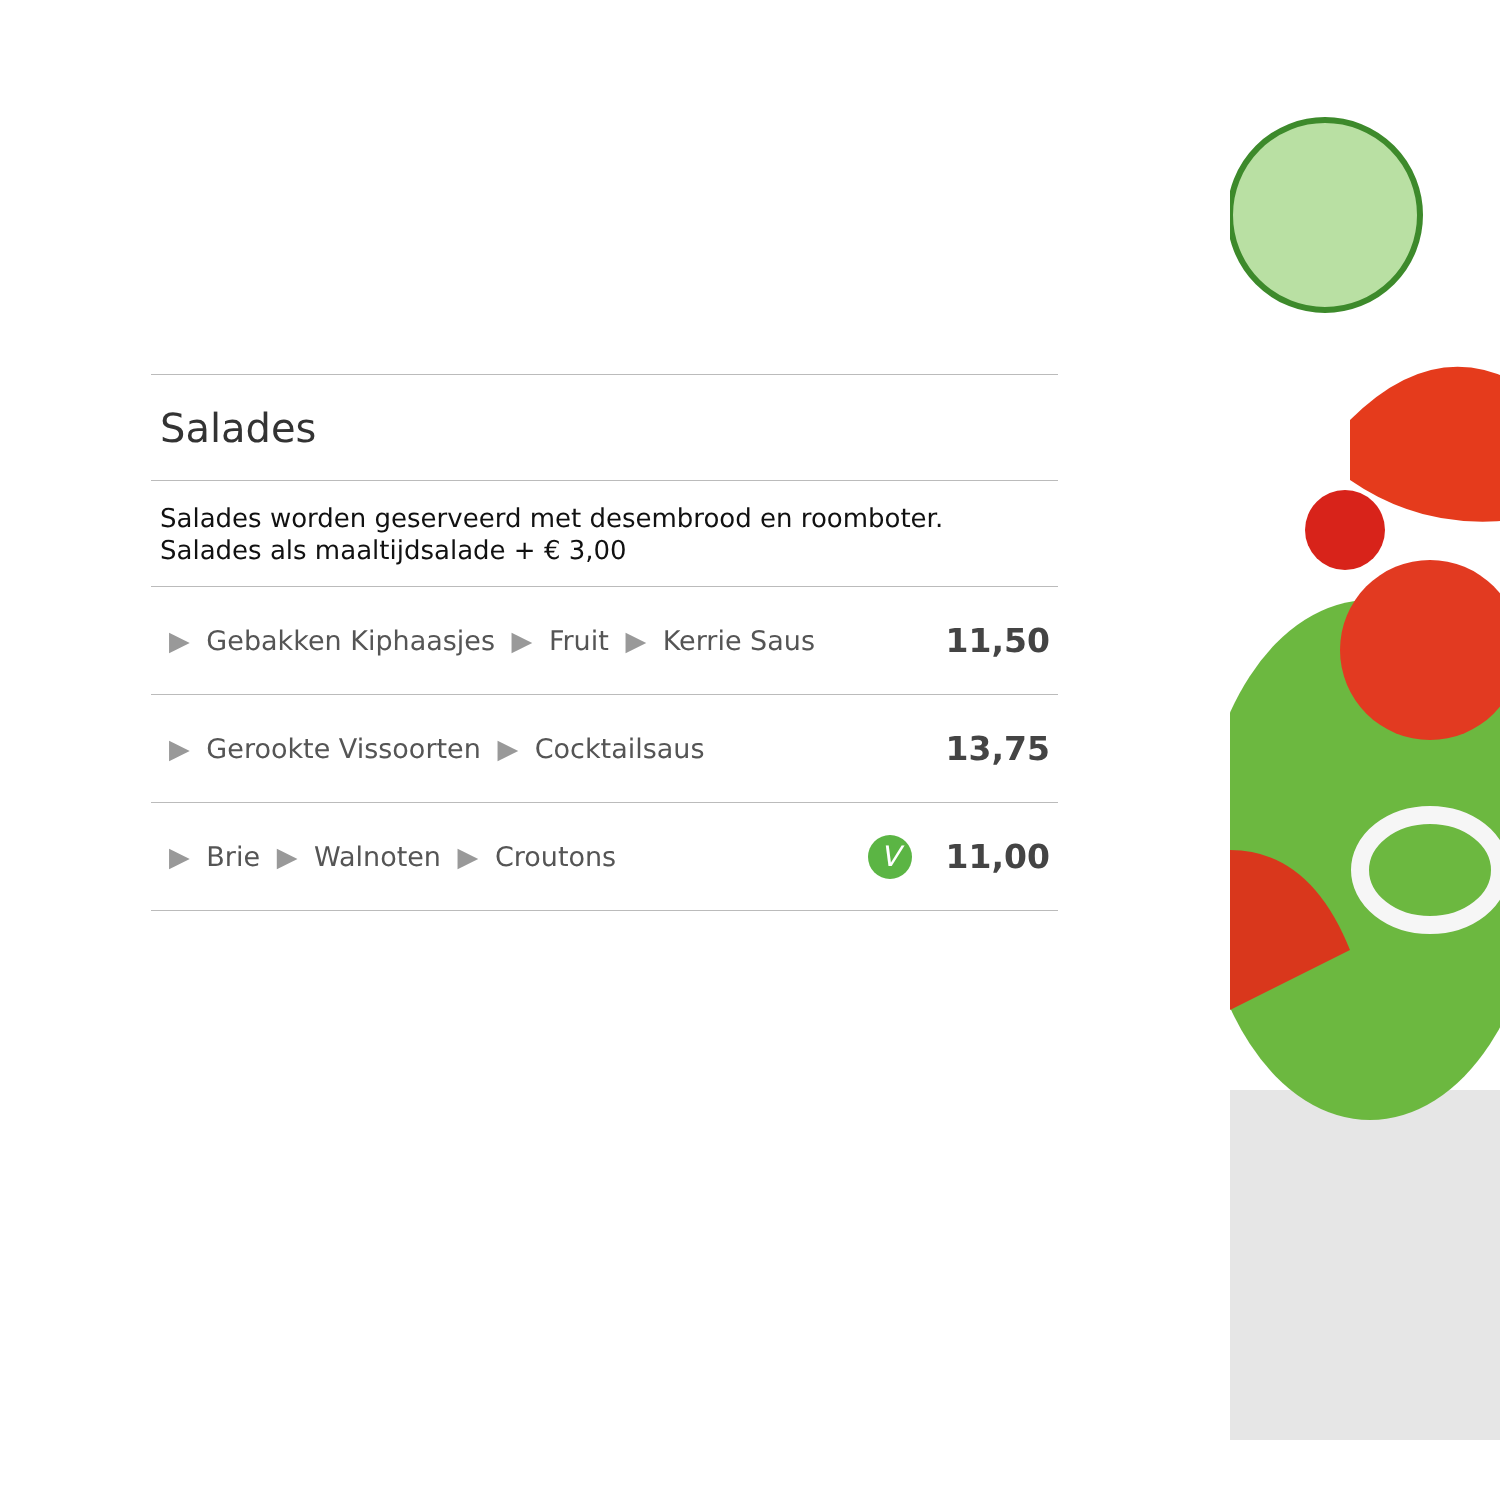Salades
Salades worden geserveerd met desembrood en roomboter.
Salades als maaltijdsalade + € 3,00
| ▶ Gebakken Kiphaasjes ▶ Fruit ▶ Kerrie Saus | | 11,50 |
| ▶ Gerookte Vissoorten ▶ Cocktailsaus | | 13,75 |
| ▶ Brie ▶ Walnoten ▶ Croutons | V | 11,00 |